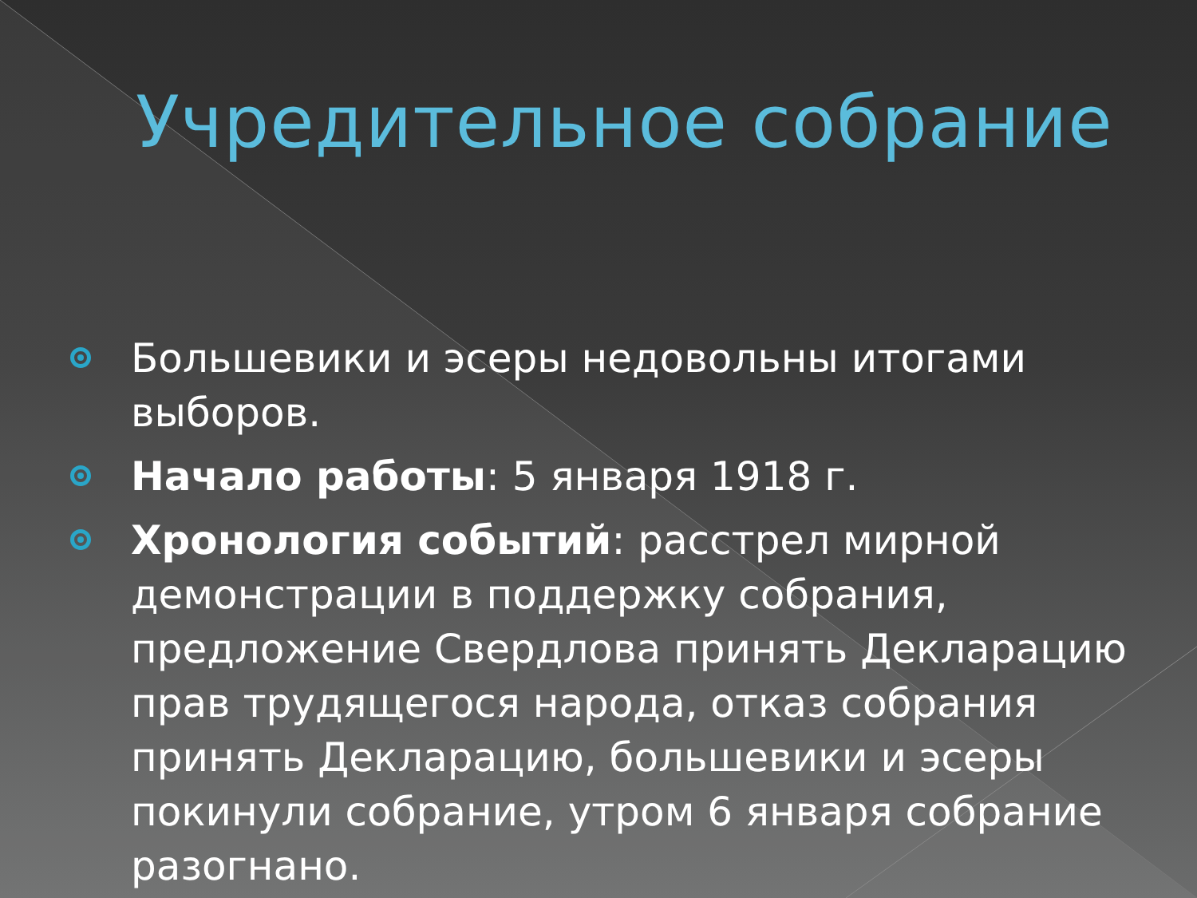Учредительное собрание
Большевики и эсеры недовольны итогами выборов.
Начало работы: 5 января 1918 г.
Хронология событий: расстрел мирной демонстрации в поддержку собрания, предложение Свердлова принять Декларацию прав трудящегося народа, отказ собрания принять Декларацию, большевики и эсеры покинули собрание, утром 6 января собрание разогнано.